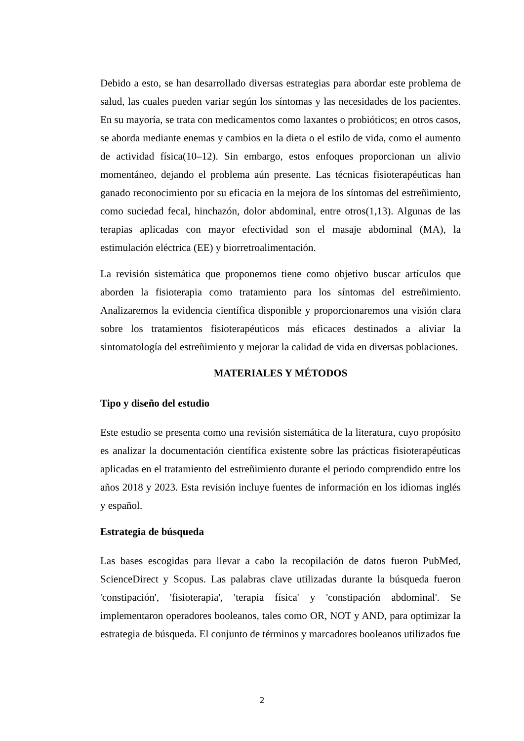Debido a esto, se han desarrollado diversas estrategias para abordar este problema de salud, las cuales pueden variar según los síntomas y las necesidades de los pacientes. En su mayoría, se trata con medicamentos como laxantes o probióticos; en otros casos, se aborda mediante enemas y cambios en la dieta o el estilo de vida, como el aumento de actividad física(10–12). Sin embargo, estos enfoques proporcionan un alivio momentáneo, dejando el problema aún presente. Las técnicas fisioterapéuticas han ganado reconocimiento por su eficacia en la mejora de los síntomas del estreñimiento, como suciedad fecal, hinchazón, dolor abdominal, entre otros(1,13). Algunas de las terapias aplicadas con mayor efectividad son el masaje abdominal (MA), la estimulación eléctrica (EE) y biorretroalimentación.
La revisión sistemática que proponemos tiene como objetivo buscar artículos que aborden la fisioterapia como tratamiento para los síntomas del estreñimiento. Analizaremos la evidencia científica disponible y proporcionaremos una visión clara sobre los tratamientos fisioterapéuticos más eficaces destinados a aliviar la sintomatología del estreñimiento y mejorar la calidad de vida en diversas poblaciones.
MATERIALES Y MÉTODOS
Tipo y diseño del estudio
Este estudio se presenta como una revisión sistemática de la literatura, cuyo propósito es analizar la documentación científica existente sobre las prácticas fisioterapéuticas aplicadas en el tratamiento del estreñimiento durante el periodo comprendido entre los años 2018 y 2023. Esta revisión incluye fuentes de información en los idiomas inglés y español.
Estrategia de búsqueda
Las bases escogidas para llevar a cabo la recopilación de datos fueron PubMed, ScienceDirect y Scopus. Las palabras clave utilizadas durante la búsqueda fueron 'constipación', 'fisioterapia', 'terapia física' y 'constipación abdominal'. Se implementaron operadores booleanos, tales como OR, NOT y AND, para optimizar la estrategia de búsqueda. El conjunto de términos y marcadores booleanos utilizados fue
2